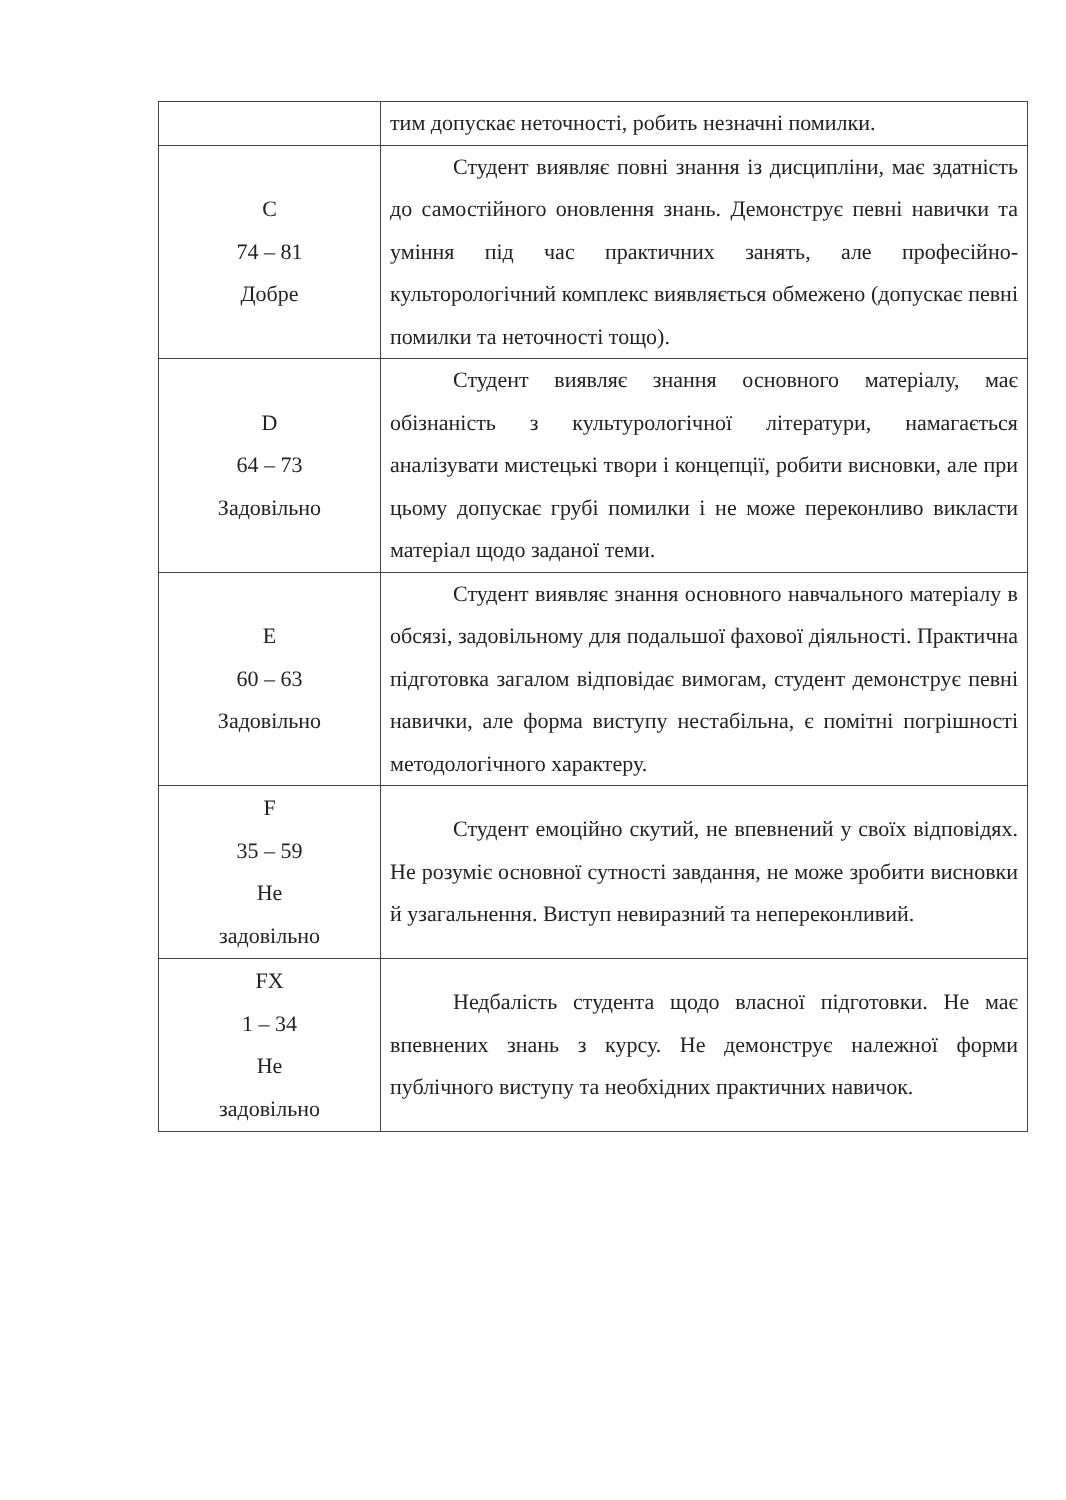| | тим допускає неточності, робить незначні помилки. |
| С 74 – 81 Добре | Студент виявляє повні знання із дисципліни, має здатність до самостійного оновлення знань. Демонструє певні навички та уміння під час практичних занять, але професійно-культорологічний комплекс виявляється обмежено (допускає певні помилки та неточності тощо). |
| D 64 – 73 Задовільно | Студент виявляє знання основного матеріалу, має обізнаність з культурологічної літератури, намагається аналізувати мистецькі твори і концепції, робити висновки, але при цьому допускає грубі помилки і не може переконливо викласти матеріал щодо заданої теми. |
| Е 60 – 63 Задовільно | Студент виявляє знання основного навчального матеріалу в обсязі, задовільному для подальшої фахової діяльності. Практична підготовка загалом відповідає вимогам, студент демонструє певні навички, але форма виступу нестабільна, є помітні погрішності методологічного характеру. |
| F 35 – 59 Не задовільно | Студент емоційно скутий, не впевнений у своїх відповідях. Не розуміє основної сутності завдання, не може зробити висновки й узагальнення. Виступ невиразний та непереконливий. |
| FX 1 – 34 Не задовільно | Недбалість студента щодо власної підготовки. Не має впевнених знань з курсу. Не демонструє належної форми публічного виступу та необхідних практичних навичок. |